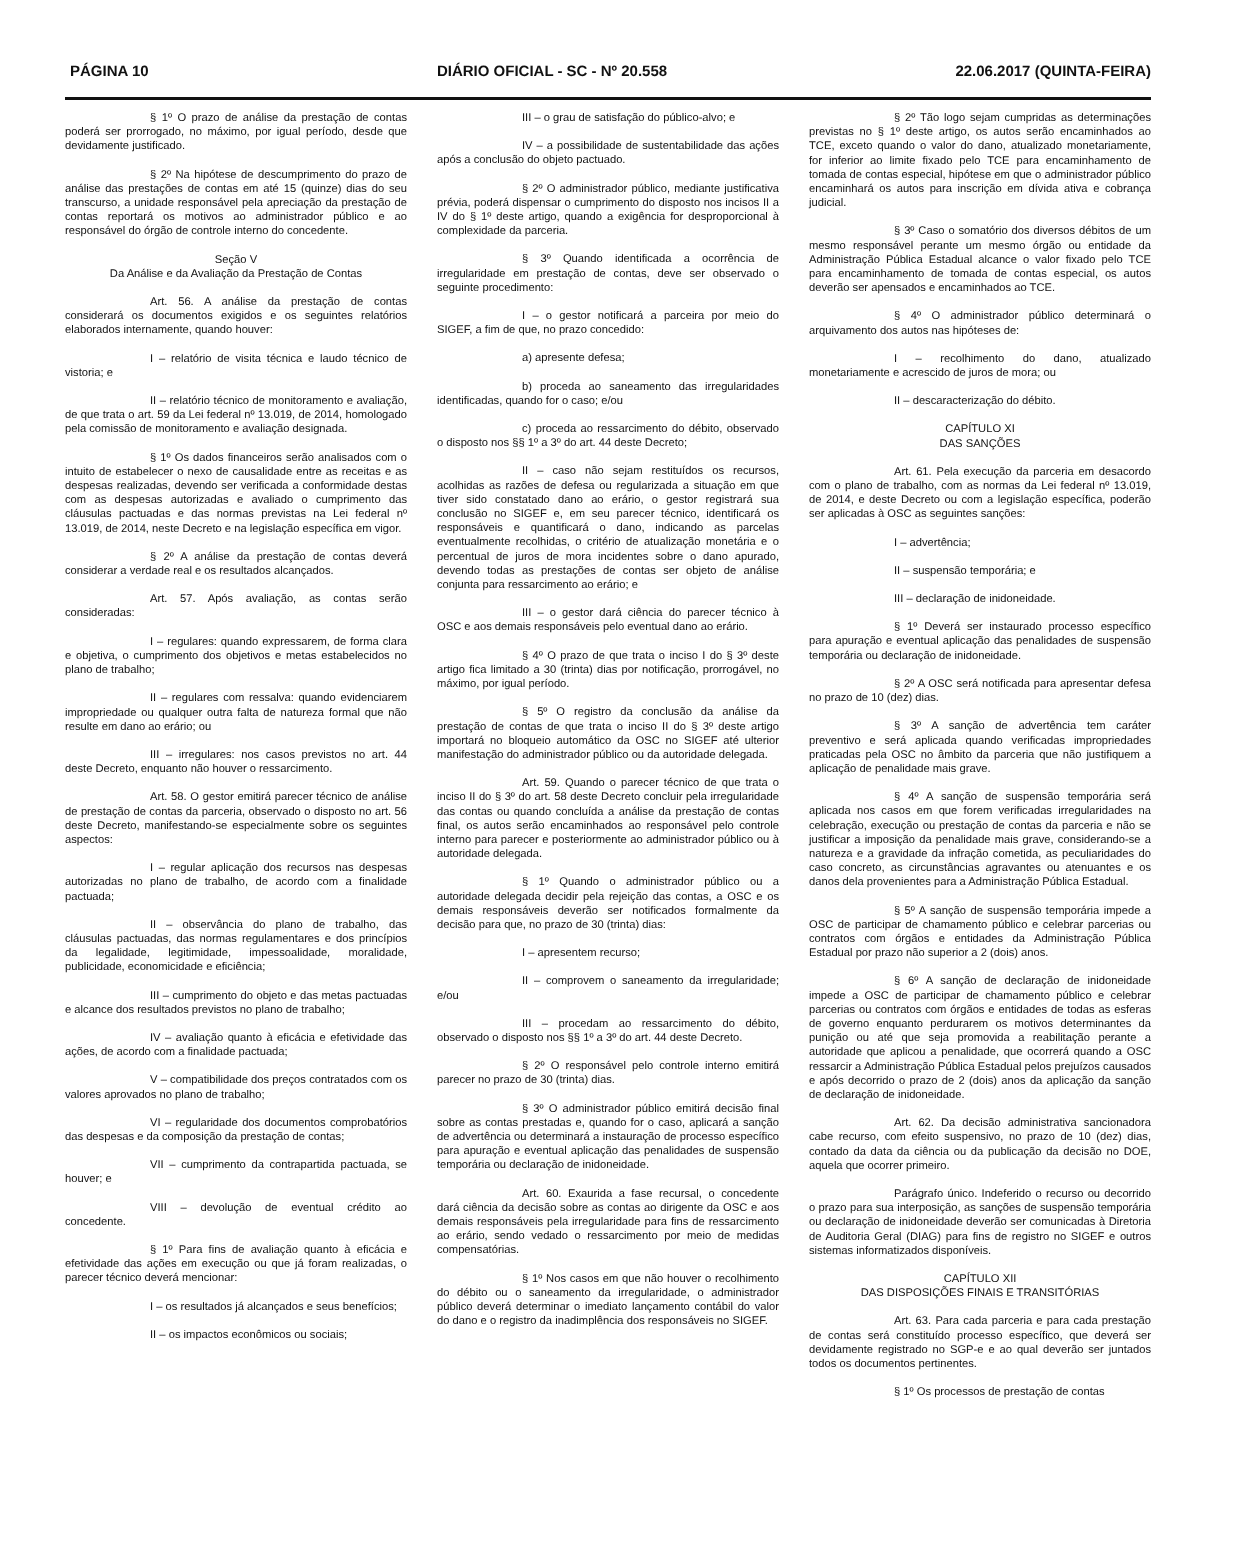PÁGINA 10 DIÁRIO OFICIAL - SC - Nº 20.558 22.06.2017 (QUINTA-FEIRA)
§ 1º O prazo de análise da prestação de contas poderá ser prorrogado, no máximo, por igual período, desde que devidamente justificado.
§ 2º Na hipótese de descumprimento do prazo de análise das prestações de contas em até 15 (quinze) dias do seu transcurso, a unidade responsável pela apreciação da prestação de contas reportará os motivos ao administrador público e ao responsável do órgão de controle interno do concedente.
Seção V
Da Análise e da Avaliação da Prestação de Contas
Art. 56. A análise da prestação de contas considerará os documentos exigidos e os seguintes relatórios elaborados internamente, quando houver:
I – relatório de visita técnica e laudo técnico de vistoria; e
II – relatório técnico de monitoramento e avaliação, de que trata o art. 59 da Lei federal nº 13.019, de 2014, homologado pela comissão de monitoramento e avaliação designada.
§ 1º Os dados financeiros serão analisados com o intuito de estabelecer o nexo de causalidade entre as receitas e as despesas realizadas, devendo ser verificada a conformidade destas com as despesas autorizadas e avaliado o cumprimento das cláusulas pactuadas e das normas previstas na Lei federal nº 13.019, de 2014, neste Decreto e na legislação específica em vigor.
§ 2º A análise da prestação de contas deverá considerar a verdade real e os resultados alcançados.
Art. 57. Após avaliação, as contas serão consideradas:
I – regulares: quando expressarem, de forma clara e objetiva, o cumprimento dos objetivos e metas estabelecidos no plano de trabalho;
II – regulares com ressalva: quando evidenciarem impropriedade ou qualquer outra falta de natureza formal que não resulte em dano ao erário; ou
III – irregulares: nos casos previstos no art. 44 deste Decreto, enquanto não houver o ressarcimento.
Art. 58. O gestor emitirá parecer técnico de análise de prestação de contas da parceria, observado o disposto no art. 56 deste Decreto, manifestando-se especialmente sobre os seguintes aspectos:
I – regular aplicação dos recursos nas despesas autorizadas no plano de trabalho, de acordo com a finalidade pactuada;
II – observância do plano de trabalho, das cláusulas pactuadas, das normas regulamentares e dos princípios da legalidade, legitimidade, impessoalidade, moralidade, publicidade, economicidade e eficiência;
III – cumprimento do objeto e das metas pactuadas e alcance dos resultados previstos no plano de trabalho;
IV – avaliação quanto à eficácia e efetividade das ações, de acordo com a finalidade pactuada;
V – compatibilidade dos preços contratados com os valores aprovados no plano de trabalho;
VI – regularidade dos documentos comprobatórios das despesas e da composição da prestação de contas;
VII – cumprimento da contrapartida pactuada, se houver; e
VIII – devolução de eventual crédito ao concedente.
§ 1º Para fins de avaliação quanto à eficácia e efetividade das ações em execução ou que já foram realizadas, o parecer técnico deverá mencionar:
I – os resultados já alcançados e seus benefícios;
II – os impactos econômicos ou sociais;
III – o grau de satisfação do público-alvo; e
IV – a possibilidade de sustentabilidade das ações após a conclusão do objeto pactuado.
§ 2º O administrador público, mediante justificativa prévia, poderá dispensar o cumprimento do disposto nos incisos II a IV do § 1º deste artigo, quando a exigência for desproporcional à complexidade da parceria.
§ 3º Quando identificada a ocorrência de irregularidade em prestação de contas, deve ser observado o seguinte procedimento:
I – o gestor notificará a parceira por meio do SIGEF, a fim de que, no prazo concedido:
a) apresente defesa;
b) proceda ao saneamento das irregularidades identificadas, quando for o caso; e/ou
c) proceda ao ressarcimento do débito, observado o disposto nos §§ 1º a 3º do art. 44 deste Decreto;
II – caso não sejam restituídos os recursos, acolhidas as razões de defesa ou regularizada a situação em que tiver sido constatado dano ao erário, o gestor registrará sua conclusão no SIGEF e, em seu parecer técnico, identificará os responsáveis e quantificará o dano, indicando as parcelas eventualmente recolhidas, o critério de atualização monetária e o percentual de juros de mora incidentes sobre o dano apurado, devendo todas as prestações de contas ser objeto de análise conjunta para ressarcimento ao erário; e
III – o gestor dará ciência do parecer técnico à OSC e aos demais responsáveis pelo eventual dano ao erário.
§ 4º O prazo de que trata o inciso I do § 3º deste artigo fica limitado a 30 (trinta) dias por notificação, prorrogável, no máximo, por igual período.
§ 5º O registro da conclusão da análise da prestação de contas de que trata o inciso II do § 3º deste artigo importará no bloqueio automático da OSC no SIGEF até ulterior manifestação do administrador público ou da autoridade delegada.
Art. 59. Quando o parecer técnico de que trata o inciso II do § 3º do art. 58 deste Decreto concluir pela irregularidade das contas ou quando concluída a análise da prestação de contas final, os autos serão encaminhados ao responsável pelo controle interno para parecer e posteriormente ao administrador público ou à autoridade delegada.
§ 1º Quando o administrador público ou a autoridade delegada decidir pela rejeição das contas, a OSC e os demais responsáveis deverão ser notificados formalmente da decisão para que, no prazo de 30 (trinta) dias:
I – apresentem recurso;
II – comprovem o saneamento da irregularidade; e/ou
III – procedam ao ressarcimento do débito, observado o disposto nos §§ 1º a 3º do art. 44 deste Decreto.
§ 2º O responsável pelo controle interno emitirá parecer no prazo de 30 (trinta) dias.
§ 3º O administrador público emitirá decisão final sobre as contas prestadas e, quando for o caso, aplicará a sanção de advertência ou determinará a instauração de processo específico para apuração e eventual aplicação das penalidades de suspensão temporária ou declaração de inidoneidade.
Art. 60. Exaurida a fase recursal, o concedente dará ciência da decisão sobre as contas ao dirigente da OSC e aos demais responsáveis pela irregularidade para fins de ressarcimento ao erário, sendo vedado o ressarcimento por meio de medidas compensatórias.
§ 1º Nos casos em que não houver o recolhimento do débito ou o saneamento da irregularidade, o administrador público deverá determinar o imediato lançamento contábil do valor do dano e o registro da inadimplência dos responsáveis no SIGEF.
§ 2º Tão logo sejam cumpridas as determinações previstas no § 1º deste artigo, os autos serão encaminhados ao TCE, exceto quando o valor do dano, atualizado monetariamente, for inferior ao limite fixado pelo TCE para encaminhamento de tomada de contas especial, hipótese em que o administrador público encaminhará os autos para inscrição em dívida ativa e cobrança judicial.
§ 3º Caso o somatório dos diversos débitos de um mesmo responsável perante um mesmo órgão ou entidade da Administração Pública Estadual alcance o valor fixado pelo TCE para encaminhamento de tomada de contas especial, os autos deverão ser apensados e encaminhados ao TCE.
§ 4º O administrador público determinará o arquivamento dos autos nas hipóteses de:
I – recolhimento do dano, atualizado monetariamente e acrescido de juros de mora; ou
II – descaracterização do débito.
CAPÍTULO XI
DAS SANÇÕES
Art. 61. Pela execução da parceria em desacordo com o plano de trabalho, com as normas da Lei federal nº 13.019, de 2014, e deste Decreto ou com a legislação específica, poderão ser aplicadas à OSC as seguintes sanções:
I – advertência;
II – suspensão temporária; e
III – declaração de inidoneidade.
§ 1º Deverá ser instaurado processo específico para apuração e eventual aplicação das penalidades de suspensão temporária ou declaração de inidoneidade.
§ 2º A OSC será notificada para apresentar defesa no prazo de 10 (dez) dias.
§ 3º A sanção de advertência tem caráter preventivo e será aplicada quando verificadas impropriedades praticadas pela OSC no âmbito da parceria que não justifiquem a aplicação de penalidade mais grave.
§ 4º A sanção de suspensão temporária será aplicada nos casos em que forem verificadas irregularidades na celebração, execução ou prestação de contas da parceria e não se justificar a imposição da penalidade mais grave, considerando-se a natureza e a gravidade da infração cometida, as peculiaridades do caso concreto, as circunstâncias agravantes ou atenuantes e os danos dela provenientes para a Administração Pública Estadual.
§ 5º A sanção de suspensão temporária impede a OSC de participar de chamamento público e celebrar parcerias ou contratos com órgãos e entidades da Administração Pública Estadual por prazo não superior a 2 (dois) anos.
§ 6º A sanção de declaração de inidoneidade impede a OSC de participar de chamamento público e celebrar parcerias ou contratos com órgãos e entidades de todas as esferas de governo enquanto perdurarem os motivos determinantes da punição ou até que seja promovida a reabilitação perante a autoridade que aplicou a penalidade, que ocorrerá quando a OSC ressarcir a Administração Pública Estadual pelos prejuízos causados e após decorrido o prazo de 2 (dois) anos da aplicação da sanção de declaração de inidoneidade.
Art. 62. Da decisão administrativa sancionadora cabe recurso, com efeito suspensivo, no prazo de 10 (dez) dias, contado da data da ciência ou da publicação da decisão no DOE, aquela que ocorrer primeiro.
Parágrafo único. Indeferido o recurso ou decorrido o prazo para sua interposição, as sanções de suspensão temporária ou declaração de inidoneidade deverão ser comunicadas à Diretoria de Auditoria Geral (DIAG) para fins de registro no SIGEF e outros sistemas informatizados disponíveis.
CAPÍTULO XII
DAS DISPOSIÇÕES FINAIS E TRANSITÓRIAS
Art. 63. Para cada parceria e para cada prestação de contas será constituído processo específico, que deverá ser devidamente registrado no SGP-e e ao qual deverão ser juntados todos os documentos pertinentes.
§ 1º Os processos de prestação de contas